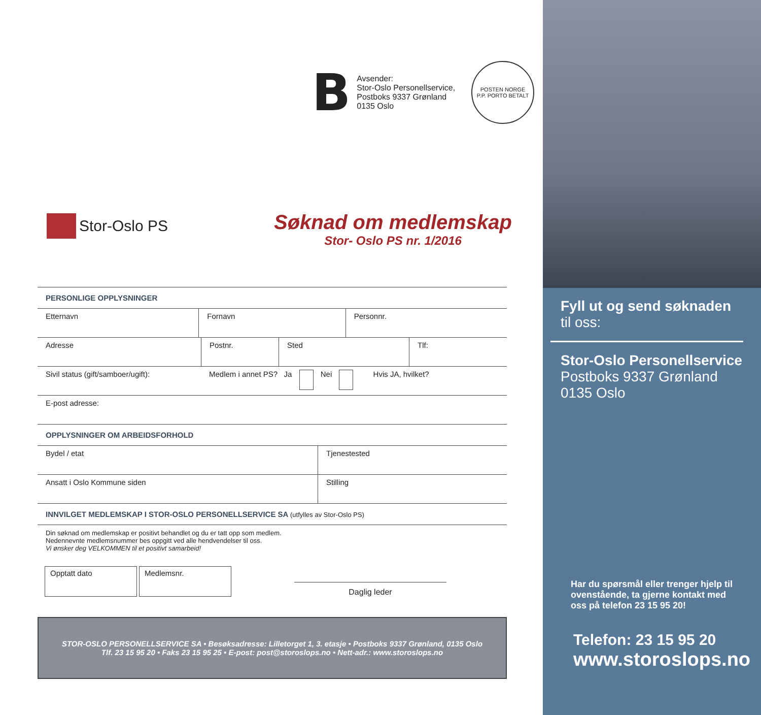B
Avsender:
Stor-Oslo Personellservice,
Postboks 9337 Grønland
0135 Oslo
POSTEN NORGE
P.P. PORTO BETALT
Stor-Oslo PS
Søknad om medlemskap
Stor- Oslo PS nr. 1/2016
PERSONLIGE OPPLYSNINGER
| Etternavn | Fornavn | Personnr. |
| Adresse | Postnr. | Sted | Tlf: |
| Sivil status (gift/samboer/ugift): | Medlem i annet PS? Ja Nei Hvis JA, hvilket? |
| E-post adresse: | |
OPPLYSNINGER OM ARBEIDSFORHOLD
| Bydel / etat | Tjenestested |
| Ansatt i Oslo Kommune siden | Stilling |
INNVILGET MEDLEMSKAP I STOR-OSLO PERSONELLSERVICE SA (utfylles av Stor-Oslo PS)
Din søknad om medlemskap er positivt behandlet og du er tatt opp som medlem.
Nedennevnte medlemsnummer bes oppgitt ved alle hendvendelser til oss.
Vi ønsker deg VELKOMMEN til et positivt samarbeid!
Opptatt dato
Medlemsnr.
Daglig leder
STOR-OSLO PERSONELLSERVICE SA • Besøksadresse: Lilletorget 1, 3. etasje • Postboks 9337 Grønland, 0135 Oslo
Tlf. 23 15 95 20 • Faks 23 15 95 25 • E-post: post@storoslops.no • Nett-adr.: www.storoslops.no
Fyll ut og send søknaden
til oss:
Stor-Oslo Personellservice
Postboks 9337 Grønland
0135 Oslo
Har du spørsmål eller trenger hjelp til ovenstående, ta gjerne kontakt med oss på telefon 23 15 95 20!
Telefon: 23 15 95 20
www.storoslops.no